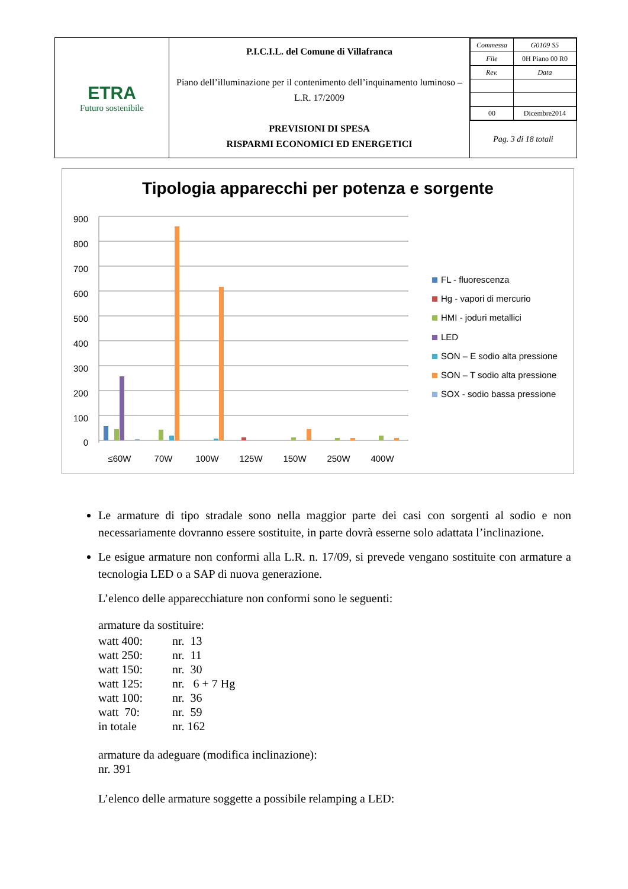| ETRA Futuro sostenibile | P.I.C.I.L. del Comune di Villafranca Piano dell’illuminazione per il contenimento dell’inquinamento luminoso – L.R. 17/2009 PREVISIONI DI SPESA RISPARMI ECONOMICI ED ENERGETICI | / Commessa / G0109 S5 / / File / 0H Piano 00 R0 / / Rev. / Data / / 00 / Dicembre2014 / |
| | | Pag. 3 di 18 totali |
Tipologia apparecchi per potenza e sorgente
900
800
700
600
500
400
300
200
100
0
≤60W
70W
100W
125W
150W
250W
400W
FL - fluorescenza
Hg - vapori di mercurio
HMI - joduri metallici
LED
SON – E sodio alta pressione
SON – T sodio alta pressione
SOX - sodio bassa pressione
Le armature di tipo stradale sono nella maggior parte dei casi con sorgenti al sodio e non necessariamente dovranno essere sostituite, in parte dovrà esserne solo adattata l’inclinazione.
Le esigue armature non conformi alla L.R. n. 17/09, si prevede vengano sostituite con armature a tecnologia LED o a SAP di nuova generazione.
L’elenco delle apparecchiature non conformi sono le seguenti:
armature da sostituire:
| watt 400: | nr. 13 |
| watt 250: | nr. 11 |
| watt 150: | nr. 30 |
| watt 125: | nr. 6 + 7 Hg |
| watt 100: | nr. 36 |
| watt 70: | nr. 59 |
| in totale | nr. 162 |
armature da adeguare (modifica inclinazione):
nr. 391
L’elenco delle armature soggette a possibile relamping a LED: